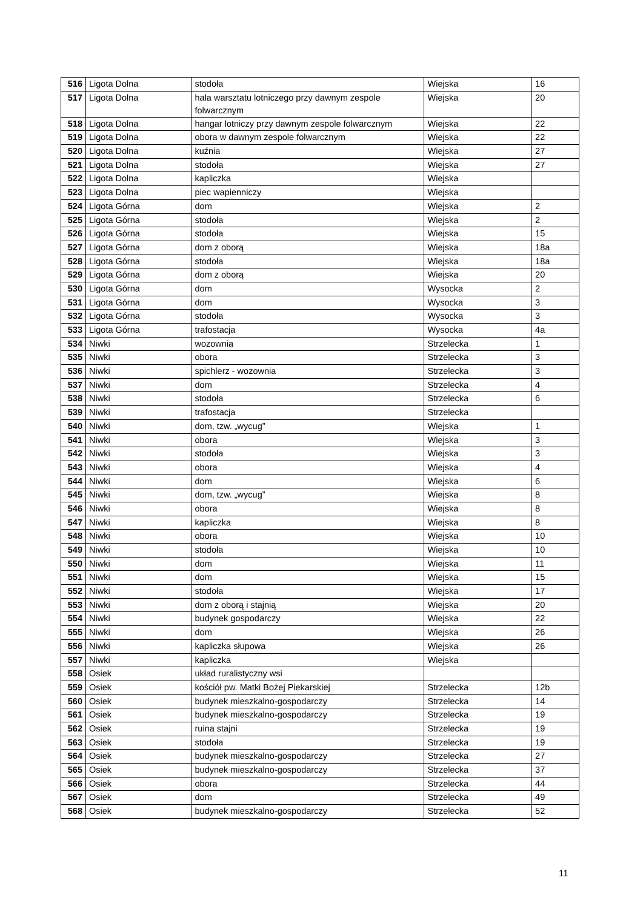| 516 | Ligota Dolna | stodoła | Wiejska | 16 |
| 517 | Ligota Dolna | hala warsztatu lotniczego przy dawnym zespole folwarcznym | Wiejska | 20 |
| 518 | Ligota Dolna | hangar lotniczy przy dawnym zespole folwarcznym | Wiejska | 22 |
| 519 | Ligota Dolna | obora w dawnym zespole folwarcznym | Wiejska | 22 |
| 520 | Ligota Dolna | kuźnia | Wiejska | 27 |
| 521 | Ligota Dolna | stodoła | Wiejska | 27 |
| 522 | Ligota Dolna | kapliczka | Wiejska | |
| 523 | Ligota Dolna | piec wapienniczy | Wiejska | |
| 524 | Ligota Górna | dom | Wiejska | 2 |
| 525 | Ligota Górna | stodoła | Wiejska | 2 |
| 526 | Ligota Górna | stodoła | Wiejska | 15 |
| 527 | Ligota Górna | dom z oborą | Wiejska | 18a |
| 528 | Ligota Górna | stodoła | Wiejska | 18a |
| 529 | Ligota Górna | dom z oborą | Wiejska | 20 |
| 530 | Ligota Górna | dom | Wysocka | 2 |
| 531 | Ligota Górna | dom | Wysocka | 3 |
| 532 | Ligota Górna | stodoła | Wysocka | 3 |
| 533 | Ligota Górna | trafostacja | Wysocka | 4a |
| 534 | Niwki | wozownia | Strzelecka | 1 |
| 535 | Niwki | obora | Strzelecka | 3 |
| 536 | Niwki | spichlerz - wozownia | Strzelecka | 3 |
| 537 | Niwki | dom | Strzelecka | 4 |
| 538 | Niwki | stodoła | Strzelecka | 6 |
| 539 | Niwki | trafostacja | Strzelecka | |
| 540 | Niwki | dom, tzw. „wycug” | Wiejska | 1 |
| 541 | Niwki | obora | Wiejska | 3 |
| 542 | Niwki | stodoła | Wiejska | 3 |
| 543 | Niwki | obora | Wiejska | 4 |
| 544 | Niwki | dom | Wiejska | 6 |
| 545 | Niwki | dom, tzw. „wycug” | Wiejska | 8 |
| 546 | Niwki | obora | Wiejska | 8 |
| 547 | Niwki | kapliczka | Wiejska | 8 |
| 548 | Niwki | obora | Wiejska | 10 |
| 549 | Niwki | stodoła | Wiejska | 10 |
| 550 | Niwki | dom | Wiejska | 11 |
| 551 | Niwki | dom | Wiejska | 15 |
| 552 | Niwki | stodoła | Wiejska | 17 |
| 553 | Niwki | dom z oborą i stajnią | Wiejska | 20 |
| 554 | Niwki | budynek gospodarczy | Wiejska | 22 |
| 555 | Niwki | dom | Wiejska | 26 |
| 556 | Niwki | kapliczka słupowa | Wiejska | 26 |
| 557 | Niwki | kapliczka | Wiejska | |
| 558 | Osiek | układ ruralistyczny wsi | | |
| 559 | Osiek | kościół pw. Matki Bożej Piekarskiej | Strzelecka | 12b |
| 560 | Osiek | budynek mieszkalno-gospodarczy | Strzelecka | 14 |
| 561 | Osiek | budynek mieszkalno-gospodarczy | Strzelecka | 19 |
| 562 | Osiek | ruina stajni | Strzelecka | 19 |
| 563 | Osiek | stodoła | Strzelecka | 19 |
| 564 | Osiek | budynek mieszkalno-gospodarczy | Strzelecka | 27 |
| 565 | Osiek | budynek mieszkalno-gospodarczy | Strzelecka | 37 |
| 566 | Osiek | obora | Strzelecka | 44 |
| 567 | Osiek | dom | Strzelecka | 49 |
| 568 | Osiek | budynek mieszkalno-gospodarczy | Strzelecka | 52 |
11